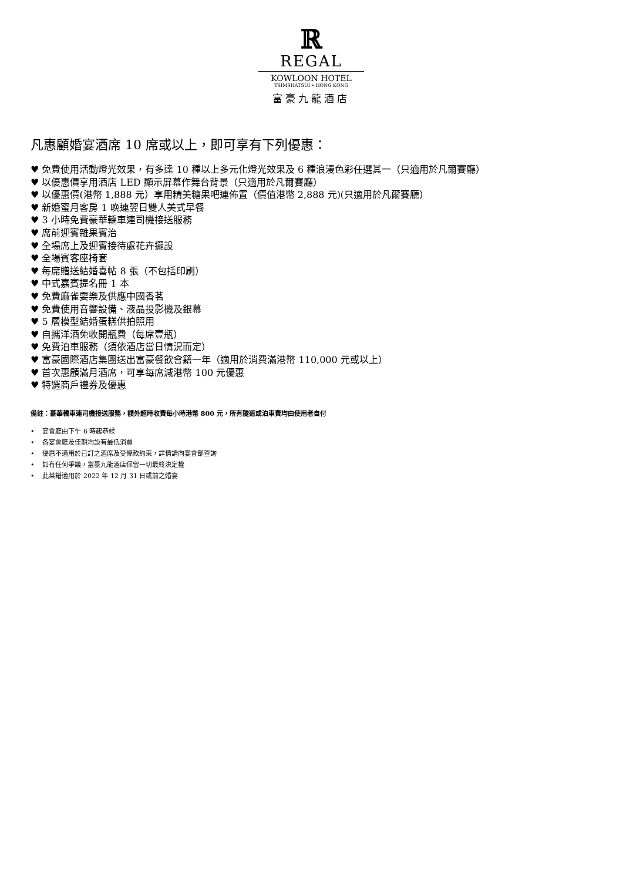ℝ
REGAL
KOWLOON HOTEL
TSIMSHATSUI • HONG KONG
富豪九龍酒店
凡惠顧婚宴酒席 10 席或以上，即可享有下列優惠：
♥ 免費使用活動燈光效果，有多達 10 種以上多元化燈光效果及 6 種浪漫色彩任選其一（只適用於凡爾賽廳）
♥ 以優惠價享用酒店 LED 顯示屏幕作舞台背景（只適用於凡爾賽廳）
♥ 以優惠價(港幣 1,888 元）享用精美糖果吧連佈置（價值港幣 2,888 元)(只適用於凡爾賽廳）
♥ 新婚蜜月客房 1 晚連翌日雙人美式早餐
♥ 3 小時免費豪華轎車連司機接送服務
♥ 席前迎賓雜果賓治
♥ 全場席上及迎賓接待處花卉擺設
♥ 全場賓客座椅套
♥ 每席贈送結婚喜帖 8 張（不包括印刷）
♥ 中式嘉賓提名冊 1 本
♥ 免費麻雀耍樂及供應中國香茗
♥ 免費使用音響設備、液晶投影機及銀幕
♥ 5 層模型結婚蛋糕供拍照用
♥ 自攜洋酒免收開瓶費（每席壹瓶）
♥ 免費泊車服務（須依酒店當日情況而定）
♥ 富豪國際酒店集團送出富豪餐飲會籍一年（適用於消費滿港幣 110,000 元或以上）
♥ 首次惠顧滿月酒席，可享每席減港幣 100 元優惠
♥ 特選商戶禮券及優惠
備註：豪華轎車連司機接送服務，額外超時收費每小時港幣 800 元，所有隧道或泊車費均由使用者自付
• 宴會廳由下午 6 時起恭候
• 各宴會廳及佳期均設有最低消費
• 優惠不適用於已訂之酒席及受條款約束，詳情請向宴會部查詢
• 如有任何爭議，富豪九龍酒店保留一切最終決定權
• 此菜譜適用於 2022 年 12 月 31 日或前之婚宴